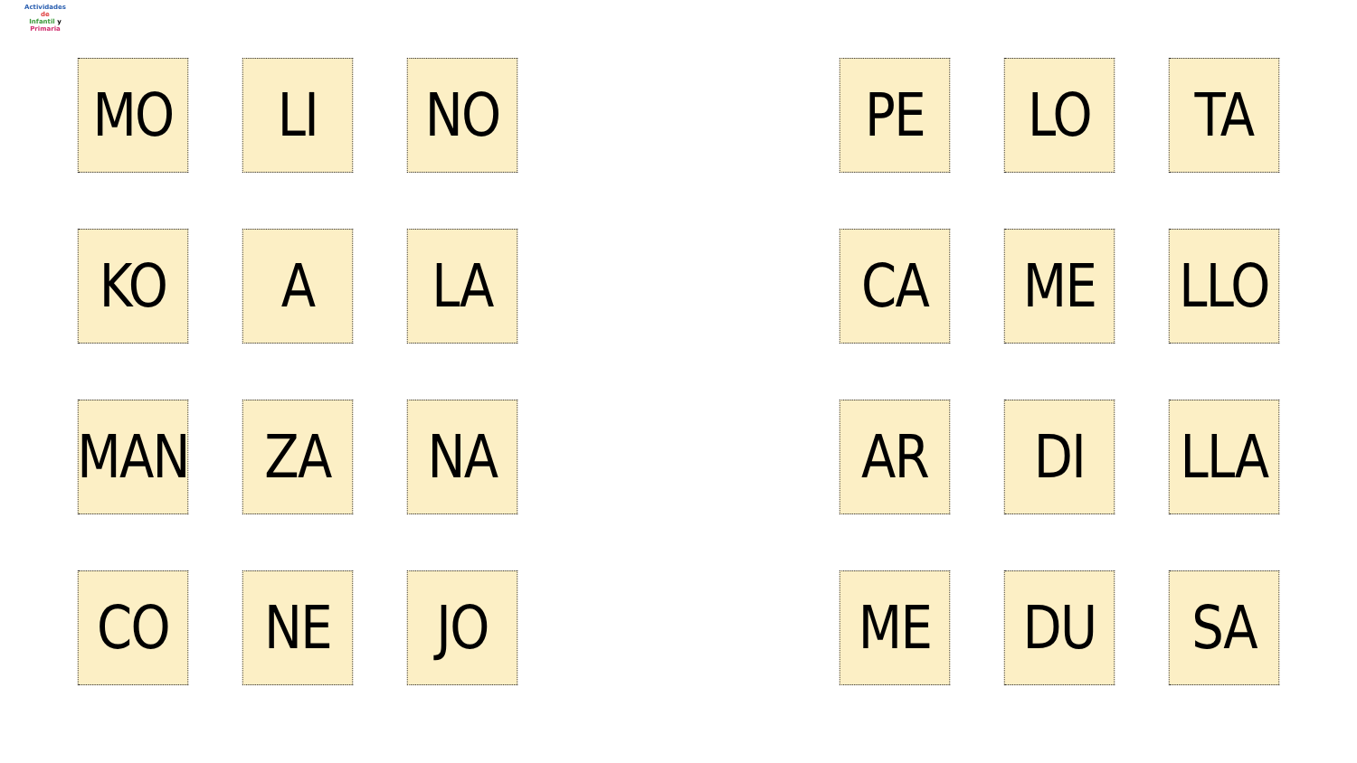Actividades
de
Infantil y Primaria
MO
LI
NO
KO
A
LA
MAN
ZA
NA
CO
NE
JO
PE
LO
TA
CA
ME
LLO
AR
DI
LLA
ME
DU
SA